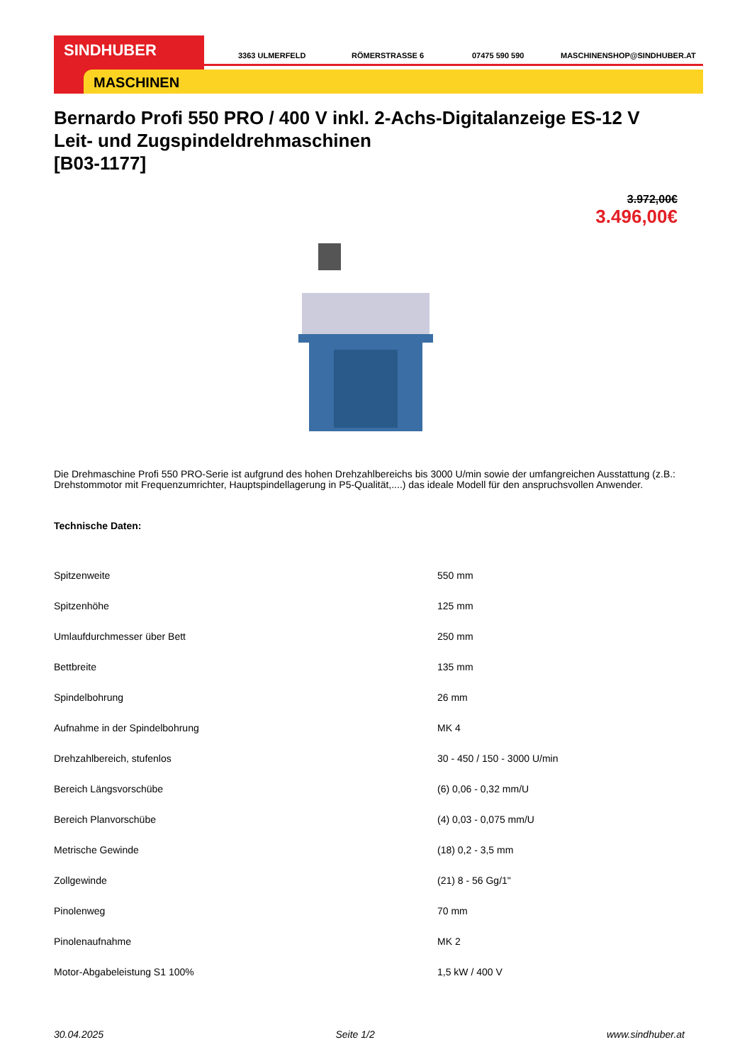SINDHUBER
MASCHINEN
3363 ULMERFELD RÖMERSTRASSE 6 07475 590 590 MASCHINENSHOP@SINDHUBER.AT
Bernardo Profi 550 PRO / 400 V inkl. 2-Achs-Digitalanzeige ES-12 V Leit- und Zugspindeldrehmaschinen
[B03-1177]
3.972,00€
3.496,00€
Die Drehmaschine Profi 550 PRO-Serie ist aufgrund des hohen Drehzahlbereichs bis 3000 U/min sowie der umfangreichen Ausstattung (z.B.: Drehstommotor mit Frequenzumrichter, Hauptspindellagerung in P5-Qualität,....) das ideale Modell für den anspruchsvollen Anwender.
Technische Daten:
| Spitzenweite | 550 mm |
| Spitzenhöhe | 125 mm |
| Umlaufdurchmesser über Bett | 250 mm |
| Bettbreite | 135 mm |
| Spindelbohrung | 26 mm |
| Aufnahme in der Spindelbohrung | MK 4 |
| Drehzahlbereich, stufenlos | 30 - 450 / 150 - 3000 U/min |
| Bereich Längsvorschübe | (6) 0,06 - 0,32 mm/U |
| Bereich Planvorschübe | (4) 0,03 - 0,075 mm/U |
| Metrische Gewinde | (18) 0,2 - 3,5 mm |
| Zollgewinde | (21) 8 - 56 Gg/1" |
| Pinolenweg | 70 mm |
| Pinolenaufnahme | MK 2 |
| Motor-Abgabeleistung S1 100% | 1,5 kW / 400 V |
30.04.2025 Seite 1/2 www.sindhuber.at